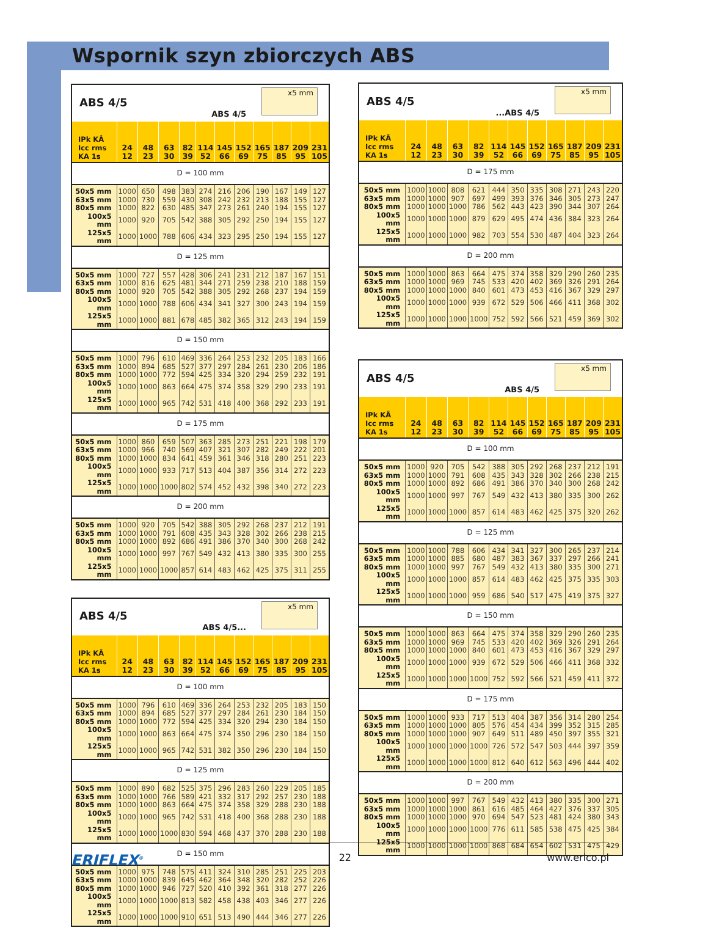Wspornik szyn zbiorczych ABS
| ABS 4/5 ABS 4/5 x5 mm | | | | | | | | | | | |
| IPk KÂ Icc rms KA 1s | 24 12 | 48 23 | 63 30 | 82 39 | 114 52 | 145 66 | 152 69 | 165 75 | 187 85 | 209 95 | 231 105 |
| D = 100 mm | | | | | | | | | | | |
| 50x5 mm | 1000 | 650 | 498 | 383 | 274 | 216 | 206 | 190 | 167 | 149 | 127 |
| 63x5 mm | 1000 | 730 | 559 | 430 | 308 | 242 | 232 | 213 | 188 | 155 | 127 |
| 80x5 mm | 1000 | 822 | 630 | 485 | 347 | 273 | 261 | 240 | 194 | 155 | 127 |
| 100x5 mm | 1000 | 920 | 705 | 542 | 388 | 305 | 292 | 250 | 194 | 155 | 127 |
| 125x5 mm | 1000 | 1000 | 788 | 606 | 434 | 323 | 295 | 250 | 194 | 155 | 127 |
| D = 125 mm | | | | | | | | | | | |
| 50x5 mm | 1000 | 727 | 557 | 428 | 306 | 241 | 231 | 212 | 187 | 167 | 151 |
| 63x5 mm | 1000 | 816 | 625 | 481 | 344 | 271 | 259 | 238 | 210 | 188 | 159 |
| 80x5 mm | 1000 | 920 | 705 | 542 | 388 | 305 | 292 | 268 | 237 | 194 | 159 |
| 100x5 mm | 1000 | 1000 | 788 | 606 | 434 | 341 | 327 | 300 | 243 | 194 | 159 |
| 125x5 mm | 1000 | 1000 | 881 | 678 | 485 | 382 | 365 | 312 | 243 | 194 | 159 |
| D = 150 mm | | | | | | | | | | | |
| 50x5 mm | 1000 | 796 | 610 | 469 | 336 | 264 | 253 | 232 | 205 | 183 | 166 |
| 63x5 mm | 1000 | 894 | 685 | 527 | 377 | 297 | 284 | 261 | 230 | 206 | 186 |
| 80x5 mm | 1000 | 1000 | 772 | 594 | 425 | 334 | 320 | 294 | 259 | 232 | 191 |
| 100x5 mm | 1000 | 1000 | 863 | 664 | 475 | 374 | 358 | 329 | 290 | 233 | 191 |
| 125x5 mm | 1000 | 1000 | 965 | 742 | 531 | 418 | 400 | 368 | 292 | 233 | 191 |
| D = 175 mm | | | | | | | | | | | |
| 50x5 mm | 1000 | 860 | 659 | 507 | 363 | 285 | 273 | 251 | 221 | 198 | 179 |
| 63x5 mm | 1000 | 966 | 740 | 569 | 407 | 321 | 307 | 282 | 249 | 222 | 201 |
| 80x5 mm | 1000 | 1000 | 834 | 641 | 459 | 361 | 346 | 318 | 280 | 251 | 223 |
| 100x5 mm | 1000 | 1000 | 933 | 717 | 513 | 404 | 387 | 356 | 314 | 272 | 223 |
| 125x5 mm | 1000 | 1000 | 1000 | 802 | 574 | 452 | 432 | 398 | 340 | 272 | 223 |
| D = 200 mm | | | | | | | | | | | |
| 50x5 mm | 1000 | 920 | 705 | 542 | 388 | 305 | 292 | 268 | 237 | 212 | 191 |
| 63x5 mm | 1000 | 1000 | 791 | 608 | 435 | 343 | 328 | 302 | 266 | 238 | 215 |
| 80x5 mm | 1000 | 1000 | 892 | 686 | 491 | 386 | 370 | 340 | 300 | 268 | 242 |
| 100x5 mm | 1000 | 1000 | 997 | 767 | 549 | 432 | 413 | 380 | 335 | 300 | 255 |
| 125x5 mm | 1000 | 1000 | 1000 | 857 | 614 | 483 | 462 | 425 | 375 | 311 | 255 |
| ABS 4/5 ABS 4/5... x5 mm | | | | | | | | | | | |
| IPk KÂ Icc rms KA 1s | 24 12 | 48 23 | 63 30 | 82 39 | 114 52 | 145 66 | 152 69 | 165 75 | 187 85 | 209 95 | 231 105 |
| D = 100 mm | | | | | | | | | | | |
| 50x5 mm | 1000 | 796 | 610 | 469 | 336 | 264 | 253 | 232 | 205 | 183 | 150 |
| 63x5 mm | 1000 | 894 | 685 | 527 | 377 | 297 | 284 | 261 | 230 | 184 | 150 |
| 80x5 mm | 1000 | 1000 | 772 | 594 | 425 | 334 | 320 | 294 | 230 | 184 | 150 |
| 100x5 mm | 1000 | 1000 | 863 | 664 | 475 | 374 | 350 | 296 | 230 | 184 | 150 |
| 125x5 mm | 1000 | 1000 | 965 | 742 | 531 | 382 | 350 | 296 | 230 | 184 | 150 |
| D = 125 mm | | | | | | | | | | | |
| 50x5 mm | 1000 | 890 | 682 | 525 | 375 | 296 | 283 | 260 | 229 | 205 | 185 |
| 63x5 mm | 1000 | 1000 | 766 | 589 | 421 | 332 | 317 | 292 | 257 | 230 | 188 |
| 80x5 mm | 1000 | 1000 | 863 | 664 | 475 | 374 | 358 | 329 | 288 | 230 | 188 |
| 100x5 mm | 1000 | 1000 | 965 | 742 | 531 | 418 | 400 | 368 | 288 | 230 | 188 |
| 125x5 mm | 1000 | 1000 | 1000 | 830 | 594 | 468 | 437 | 370 | 288 | 230 | 188 |
| D = 150 mm | | | | | | | | | | | |
| 50x5 mm | 1000 | 975 | 748 | 575 | 411 | 324 | 310 | 285 | 251 | 225 | 203 |
| 63x5 mm | 1000 | 1000 | 839 | 645 | 462 | 364 | 348 | 320 | 282 | 252 | 226 |
| 80x5 mm | 1000 | 1000 | 946 | 727 | 520 | 410 | 392 | 361 | 318 | 277 | 226 |
| 100x5 mm | 1000 | 1000 | 1000 | 813 | 582 | 458 | 438 | 403 | 346 | 277 | 226 |
| 125x5 mm | 1000 | 1000 | 1000 | 910 | 651 | 513 | 490 | 444 | 346 | 277 | 226 |
| ABS 4/5 ...ABS 4/5 x5 mm | | | | | | | | | | | |
| IPk KÂ Icc rms KA 1s | 24 12 | 48 23 | 63 30 | 82 39 | 114 52 | 145 66 | 152 69 | 165 75 | 187 85 | 209 95 | 231 105 |
| D = 175 mm | | | | | | | | | | | |
| 50x5 mm | 1000 | 1000 | 808 | 621 | 444 | 350 | 335 | 308 | 271 | 243 | 220 |
| 63x5 mm | 1000 | 1000 | 907 | 697 | 499 | 393 | 376 | 346 | 305 | 273 | 247 |
| 80x5 mm | 1000 | 1000 | 1000 | 786 | 562 | 443 | 423 | 390 | 344 | 307 | 264 |
| 100x5 mm | 1000 | 1000 | 1000 | 879 | 629 | 495 | 474 | 436 | 384 | 323 | 264 |
| 125x5 mm | 1000 | 1000 | 1000 | 982 | 703 | 554 | 530 | 487 | 404 | 323 | 264 |
| D = 200 mm | | | | | | | | | | | |
| 50x5 mm | 1000 | 1000 | 863 | 664 | 475 | 374 | 358 | 329 | 290 | 260 | 235 |
| 63x5 mm | 1000 | 1000 | 969 | 745 | 533 | 420 | 402 | 369 | 326 | 291 | 264 |
| 80x5 mm | 1000 | 1000 | 1000 | 840 | 601 | 473 | 453 | 416 | 367 | 329 | 297 |
| 100x5 mm | 1000 | 1000 | 1000 | 939 | 672 | 529 | 506 | 466 | 411 | 368 | 302 |
| 125x5 mm | 1000 | 1000 | 1000 | 1000 | 752 | 592 | 566 | 521 | 459 | 369 | 302 |
| ABS 4/5 ABS 4/5 x5 mm | | | | | | | | | | | |
| IPk KÂ Icc rms KA 1s | 24 12 | 48 23 | 63 30 | 82 39 | 114 52 | 145 66 | 152 69 | 165 75 | 187 85 | 209 95 | 231 105 |
| D = 100 mm | | | | | | | | | | | |
| 50x5 mm | 1000 | 920 | 705 | 542 | 388 | 305 | 292 | 268 | 237 | 212 | 191 |
| 63x5 mm | 1000 | 1000 | 791 | 608 | 435 | 343 | 328 | 302 | 266 | 238 | 215 |
| 80x5 mm | 1000 | 1000 | 892 | 686 | 491 | 386 | 370 | 340 | 300 | 268 | 242 |
| 100x5 mm | 1000 | 1000 | 997 | 767 | 549 | 432 | 413 | 380 | 335 | 300 | 262 |
| 125x5 mm | 1000 | 1000 | 1000 | 857 | 614 | 483 | 462 | 425 | 375 | 320 | 262 |
| D = 125 mm | | | | | | | | | | | |
| 50x5 mm | 1000 | 1000 | 788 | 606 | 434 | 341 | 327 | 300 | 265 | 237 | 214 |
| 63x5 mm | 1000 | 1000 | 885 | 680 | 487 | 383 | 367 | 337 | 297 | 266 | 241 |
| 80x5 mm | 1000 | 1000 | 997 | 767 | 549 | 432 | 413 | 380 | 335 | 300 | 271 |
| 100x5 mm | 1000 | 1000 | 1000 | 857 | 614 | 483 | 462 | 425 | 375 | 335 | 303 |
| 125x5 mm | 1000 | 1000 | 1000 | 959 | 686 | 540 | 517 | 475 | 419 | 375 | 327 |
| D = 150 mm | | | | | | | | | | | |
| 50x5 mm | 1000 | 1000 | 863 | 664 | 475 | 374 | 358 | 329 | 290 | 260 | 235 |
| 63x5 mm | 1000 | 1000 | 969 | 745 | 533 | 420 | 402 | 369 | 326 | 291 | 264 |
| 80x5 mm | 1000 | 1000 | 1000 | 840 | 601 | 473 | 453 | 416 | 367 | 329 | 297 |
| 100x5 mm | 1000 | 1000 | 1000 | 939 | 672 | 529 | 506 | 466 | 411 | 368 | 332 |
| 125x5 mm | 1000 | 1000 | 1000 | 1000 | 752 | 592 | 566 | 521 | 459 | 411 | 372 |
| D = 175 mm | | | | | | | | | | | |
| 50x5 mm | 1000 | 1000 | 933 | 717 | 513 | 404 | 387 | 356 | 314 | 280 | 254 |
| 63x5 mm | 1000 | 1000 | 1000 | 805 | 576 | 454 | 434 | 399 | 352 | 315 | 285 |
| 80x5 mm | 1000 | 1000 | 1000 | 907 | 649 | 511 | 489 | 450 | 397 | 355 | 321 |
| 100x5 mm | 1000 | 1000 | 1000 | 1000 | 726 | 572 | 547 | 503 | 444 | 397 | 359 |
| 125x5 mm | 1000 | 1000 | 1000 | 1000 | 812 | 640 | 612 | 563 | 496 | 444 | 402 |
| D = 200 mm | | | | | | | | | | | |
| 50x5 mm | 1000 | 1000 | 997 | 767 | 549 | 432 | 413 | 380 | 335 | 300 | 271 |
| 63x5 mm | 1000 | 1000 | 1000 | 861 | 616 | 485 | 464 | 427 | 376 | 337 | 305 |
| 80x5 mm | 1000 | 1000 | 1000 | 970 | 694 | 547 | 523 | 481 | 424 | 380 | 343 |
| 100x5 mm | 1000 | 1000 | 1000 | 1000 | 776 | 611 | 585 | 538 | 475 | 425 | 384 |
| 125x5 mm | 1000 | 1000 | 1000 | 1000 | 868 | 684 | 654 | 602 | 531 | 475 | 429 |
ERIFLEX<sup>®</sup> 22 www.erico.pl